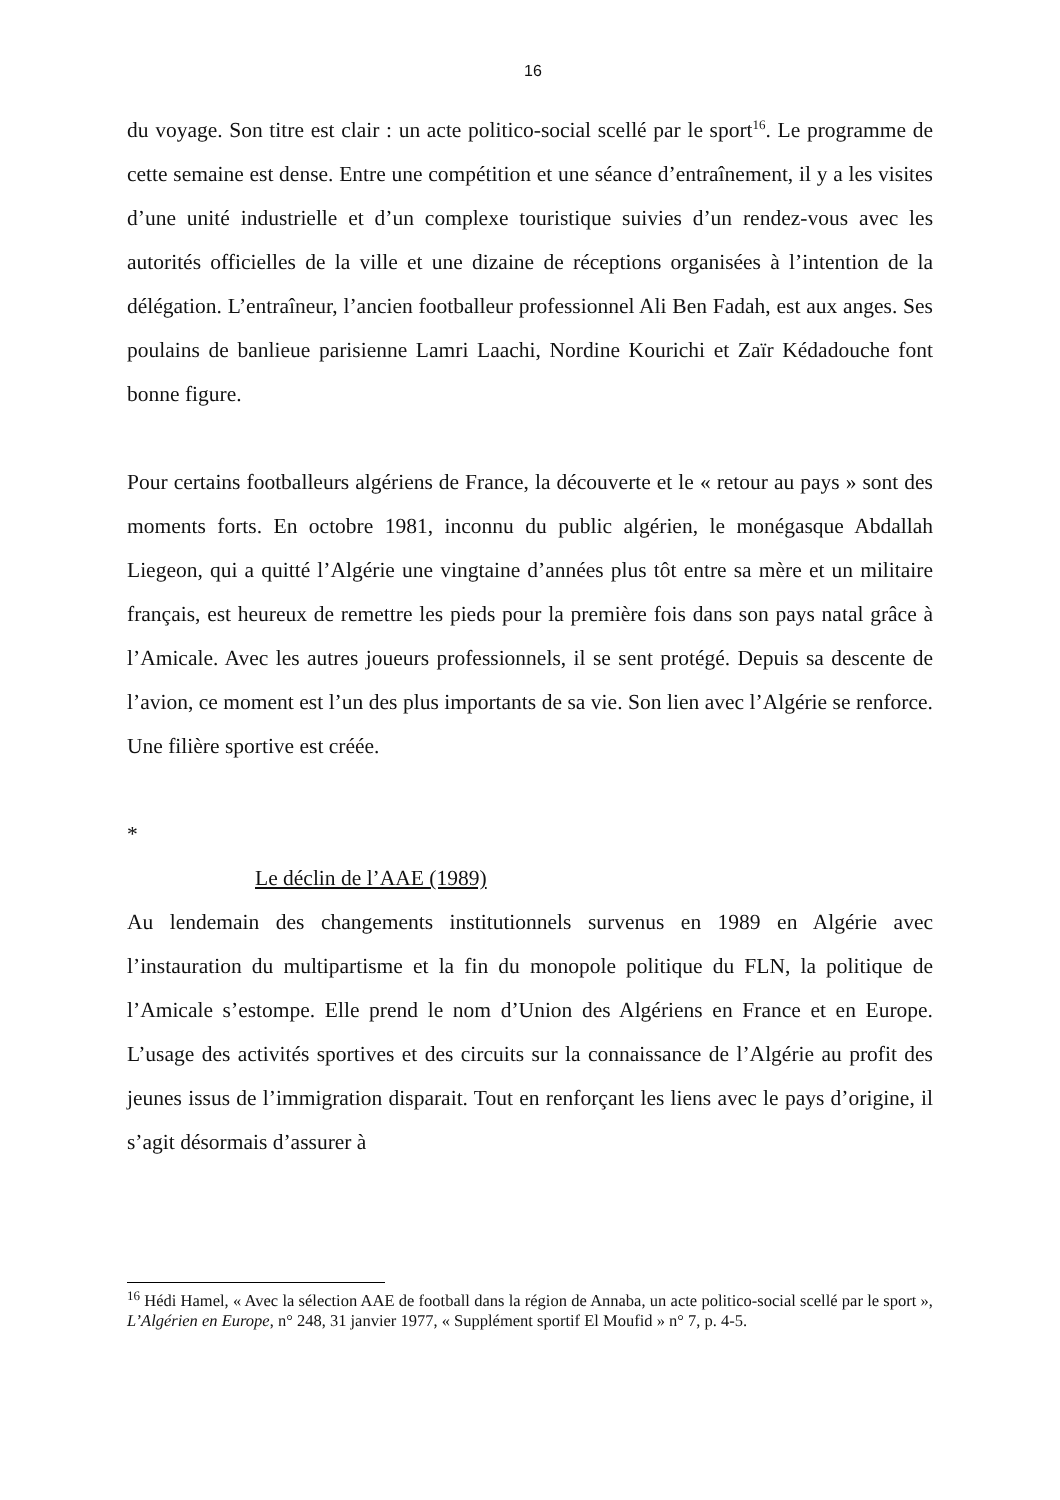16
du voyage. Son titre est clair : un acte politico-social scellé par le sport<sup>16</sup>. Le programme de cette semaine est dense. Entre une compétition et une séance d’entraînement, il y a les visites d’une unité industrielle et d’un complexe touristique suivies d’un rendez-vous avec les autorités officielles de la ville et une dizaine de réceptions organisées à l’intention de la délégation. L’entraîneur, l’ancien footballeur professionnel Ali Ben Fadah, est aux anges. Ses poulains de banlieue parisienne Lamri Laachi, Nordine Kourichi et Zaïr Kédadouche font bonne figure.
Pour certains footballeurs algériens de France, la découverte et le « retour au pays » sont des moments forts. En octobre 1981, inconnu du public algérien, le monégasque Abdallah Liegeon, qui a quitté l’Algérie une vingtaine d’années plus tôt entre sa mère et un militaire français, est heureux de remettre les pieds pour la première fois dans son pays natal grâce à l’Amicale. Avec les autres joueurs professionnels, il se sent protégé. Depuis sa descente de l’avion, ce moment est l’un des plus importants de sa vie. Son lien avec l’Algérie se renforce. Une filière sportive est créée.
*
Le déclin de l’AAE (1989)
Au lendemain des changements institutionnels survenus en 1989 en Algérie avec l’instauration du multipartisme et la fin du monopole politique du FLN, la politique de l’Amicale s’estompe. Elle prend le nom d’Union des Algériens en France et en Europe. L’usage des activités sportives et des circuits sur la connaissance de l’Algérie au profit des jeunes issus de l’immigration disparait. Tout en renforçant les liens avec le pays d’origine, il s’agit désormais d’assurer à
<sup>16</sup> Hédi Hamel, « Avec la sélection AAE de football dans la région de Annaba, un acte politico-social scellé par le sport », L’Algérien en Europe, n° 248, 31 janvier 1977, « Supplément sportif El Moufid » n° 7, p. 4-5.